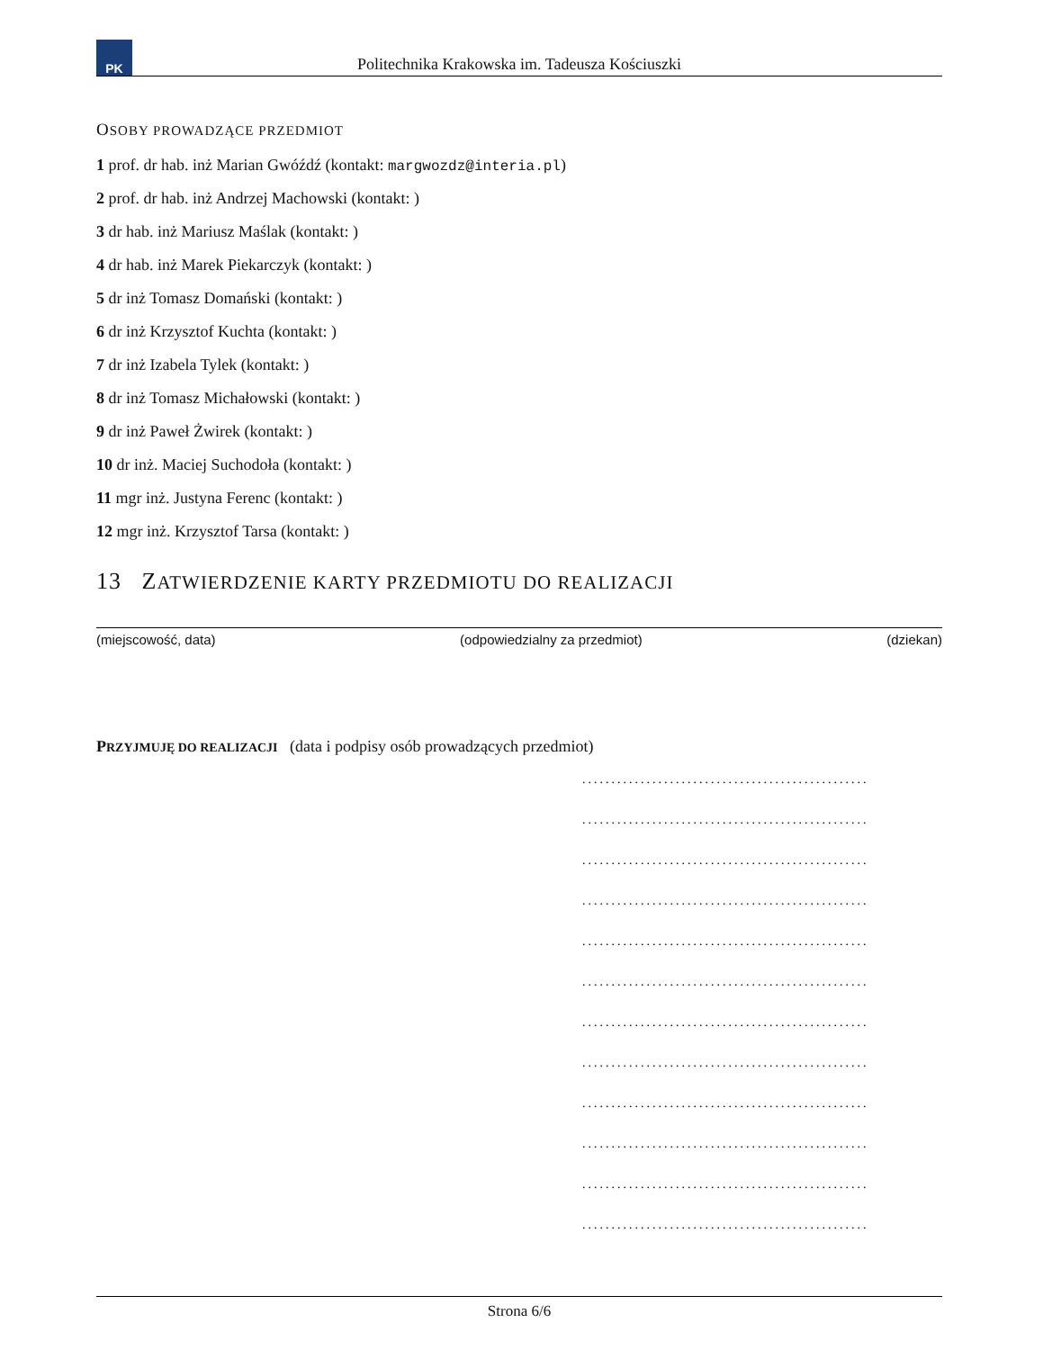PK
Politechnika Krakowska im. Tadeusza Kościuszki
OSOBY PROWADZĄCE PRZEDMIOT
1 prof. dr hab. inż Marian Gwóźdź (kontakt: margwozdz@interia.pl)
2 prof. dr hab. inż Andrzej Machowski (kontakt: )
3 dr hab. inż Mariusz Maślak (kontakt: )
4 dr hab. inż Marek Piekarczyk (kontakt: )
5 dr inż Tomasz Domański (kontakt: )
6 dr inż Krzysztof Kuchta (kontakt: )
7 dr inż Izabela Tylek (kontakt: )
8 dr inż Tomasz Michałowski (kontakt: )
9 dr inż Paweł Żwirek (kontakt: )
10 dr inż. Maciej Suchodoła (kontakt: )
11 mgr inż. Justyna Ferenc (kontakt: )
12 mgr inż. Krzysztof Tarsa (kontakt: )
13 ZATWIERDZENIE KARTY PRZEDMIOTU DO REALIZACJI
(miejscowość, data) (odpowiedzialny za przedmiot) (dziekan)
PRZYJMUJĘ DO REALIZACJI (data i podpisy osób prowadzących przedmiot)
.................................................
.................................................
.................................................
.................................................
.................................................
.................................................
.................................................
.................................................
.................................................
.................................................
.................................................
.................................................
Strona 6/6